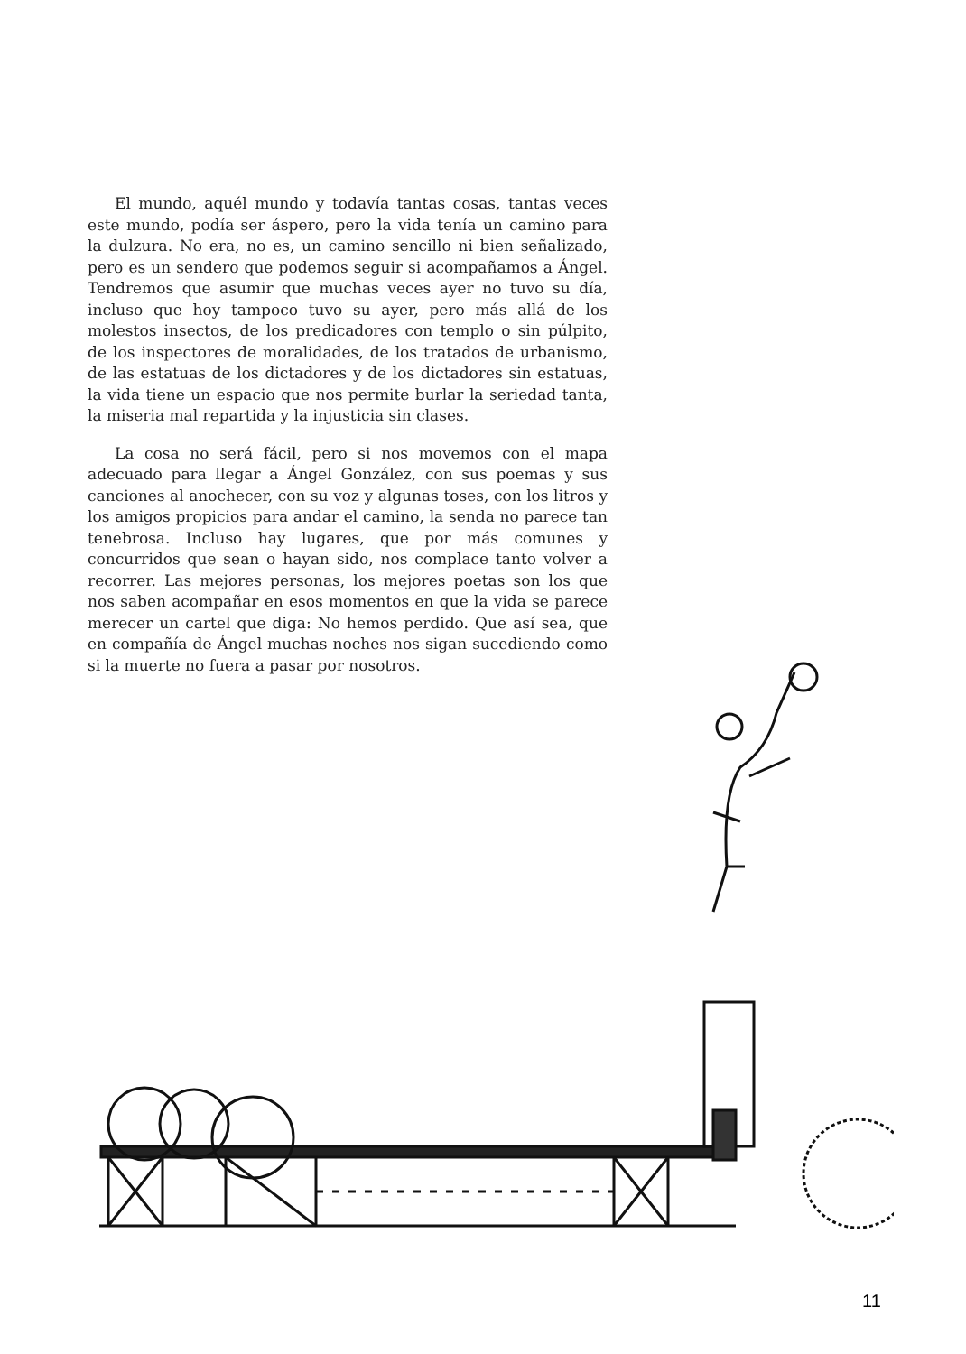El mundo, aquél mundo y todavía tantas cosas, tantas veces este mundo, podía ser áspero, pero la vida tenía un camino para la dulzura. No era, no es, un camino sencillo ni bien señalizado, pero es un sendero que podemos seguir si acompañamos a Ángel. Tendremos que asumir que muchas veces ayer no tuvo su día, incluso que hoy tampoco tuvo su ayer, pero más allá de los molestos insectos, de los predicadores con templo o sin púlpito, de los inspectores de moralidades, de los tratados de urbanismo, de las estatuas de los dictadores y de los dictadores sin estatuas, la vida tiene un espacio que nos permite burlar la seriedad tanta, la miseria mal repartida y la injusticia sin clases.
La cosa no será fácil, pero si nos movemos con el mapa adecuado para llegar a Ángel González, con sus poemas y sus canciones al anochecer, con su voz y algunas toses, con los litros y los amigos propicios para andar el camino, la senda no parece tan tenebrosa. Incluso hay lugares, que por más comunes y concurridos que sean o hayan sido, nos complace tanto volver a recorrer. Las mejores personas, los mejores poetas son los que nos saben acompañar en esos momentos en que la vida se parece merecer un cartel que diga: No hemos perdido. Que así sea, que en compañía de Ángel muchas noches nos sigan sucediendo como si la muerte no fuera a pasar por nosotros.
11